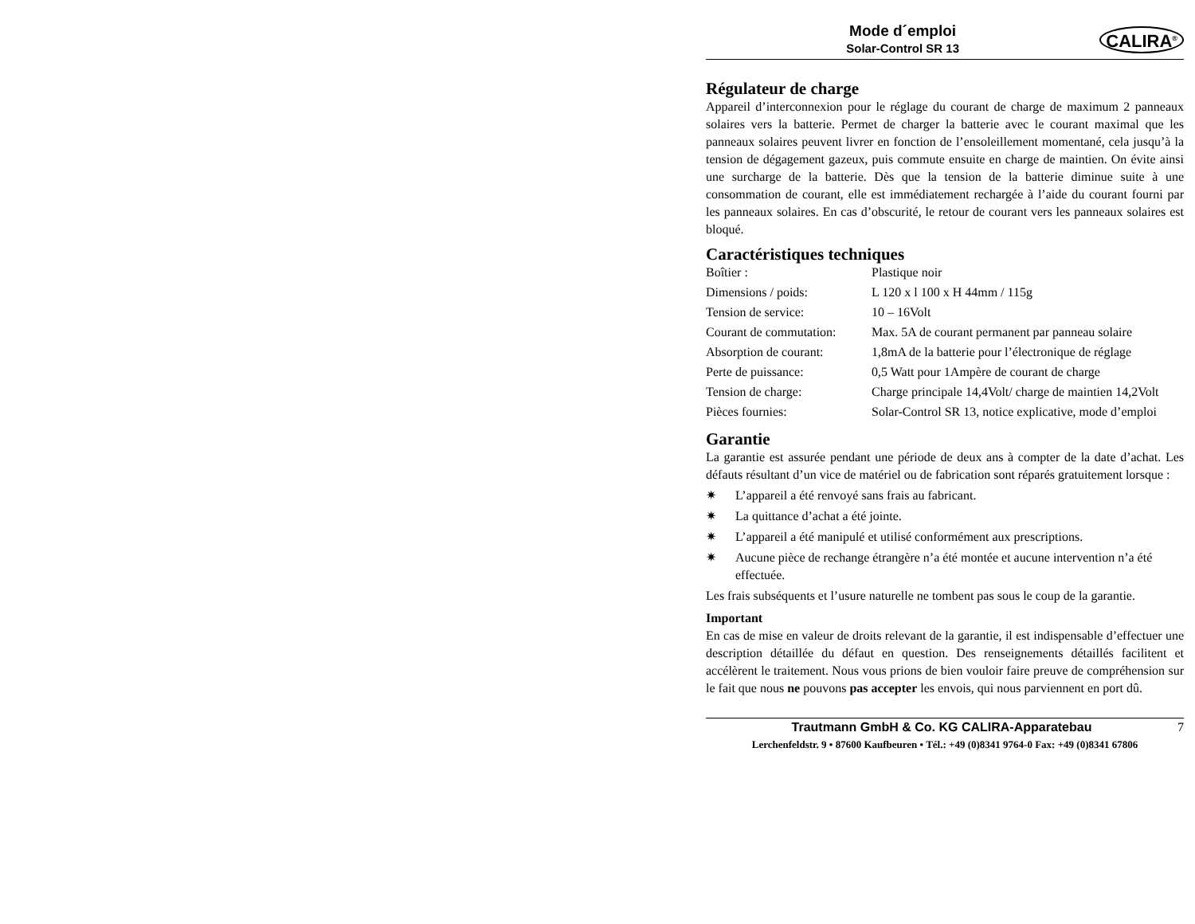Mode d´emploi
Solar-Control SR 13
CALIRA<sup>®</sup>
Régulateur de charge
Appareil d’interconnexion pour le réglage du courant de charge de maximum 2 panneaux solaires vers la batterie. Permet de charger la batterie avec le courant maximal que les panneaux solaires peuvent livrer en fonction de l’ensoleillement momentané, cela jusqu’à la tension de dégagement gazeux, puis commute ensuite en charge de maintien. On évite ainsi une surcharge de la batterie. Dès que la tension de la batterie diminue suite à une consommation de courant, elle est immédiatement rechargée à l’aide du courant fourni par les panneaux solaires. En cas d’obscurité, le retour de courant vers les panneaux solaires est bloqué.
Caractéristiques techniques
| Boîtier : | Plastique noir |
| Dimensions / poids: | L 120 x l 100 x H 44mm / 115g |
| Tension de service: | 10 – 16Volt |
| Courant de commutation: | Max. 5A de courant permanent par panneau solaire |
| Absorption de courant: | 1,8mA de la batterie pour l’électronique de réglage |
| Perte de puissance: | 0,5 Watt pour 1Ampère de courant de charge |
| Tension de charge: | Charge principale 14,4Volt/ charge de maintien 14,2Volt |
| Pièces fournies: | Solar-Control SR 13, notice explicative, mode d’emploi |
Garantie
La garantie est assurée pendant une période de deux ans à compter de la date d’achat. Les défauts résultant d’un vice de matériel ou de fabrication sont réparés gratuitement lorsque :
✷ L’appareil a été renvoyé sans frais au fabricant.
✷ La quittance d’achat a été jointe.
✷ L’appareil a été manipulé et utilisé conformément aux prescriptions.
✷ Aucune pièce de rechange étrangère n’a été montée et aucune intervention n’a été effectuée.
Les frais subséquents et l’usure naturelle ne tombent pas sous le coup de la garantie.
Important
En cas de mise en valeur de droits relevant de la garantie, il est indispensable d’effectuer une description détaillée du défaut en question. Des renseignements détaillés facilitent et accélèrent le traitement. Nous vous prions de bien vouloir faire preuve de compréhension sur le fait que nous ne pouvons pas accepter les envois, qui nous parviennent en port dû.
Trautmann GmbH & Co. KG CALIRA-Apparatebau 7
Lerchenfeldstr. 9 • 87600 Kaufbeuren • Tél.: +49 (0)8341 9764-0 Fax: +49 (0)8341 67806